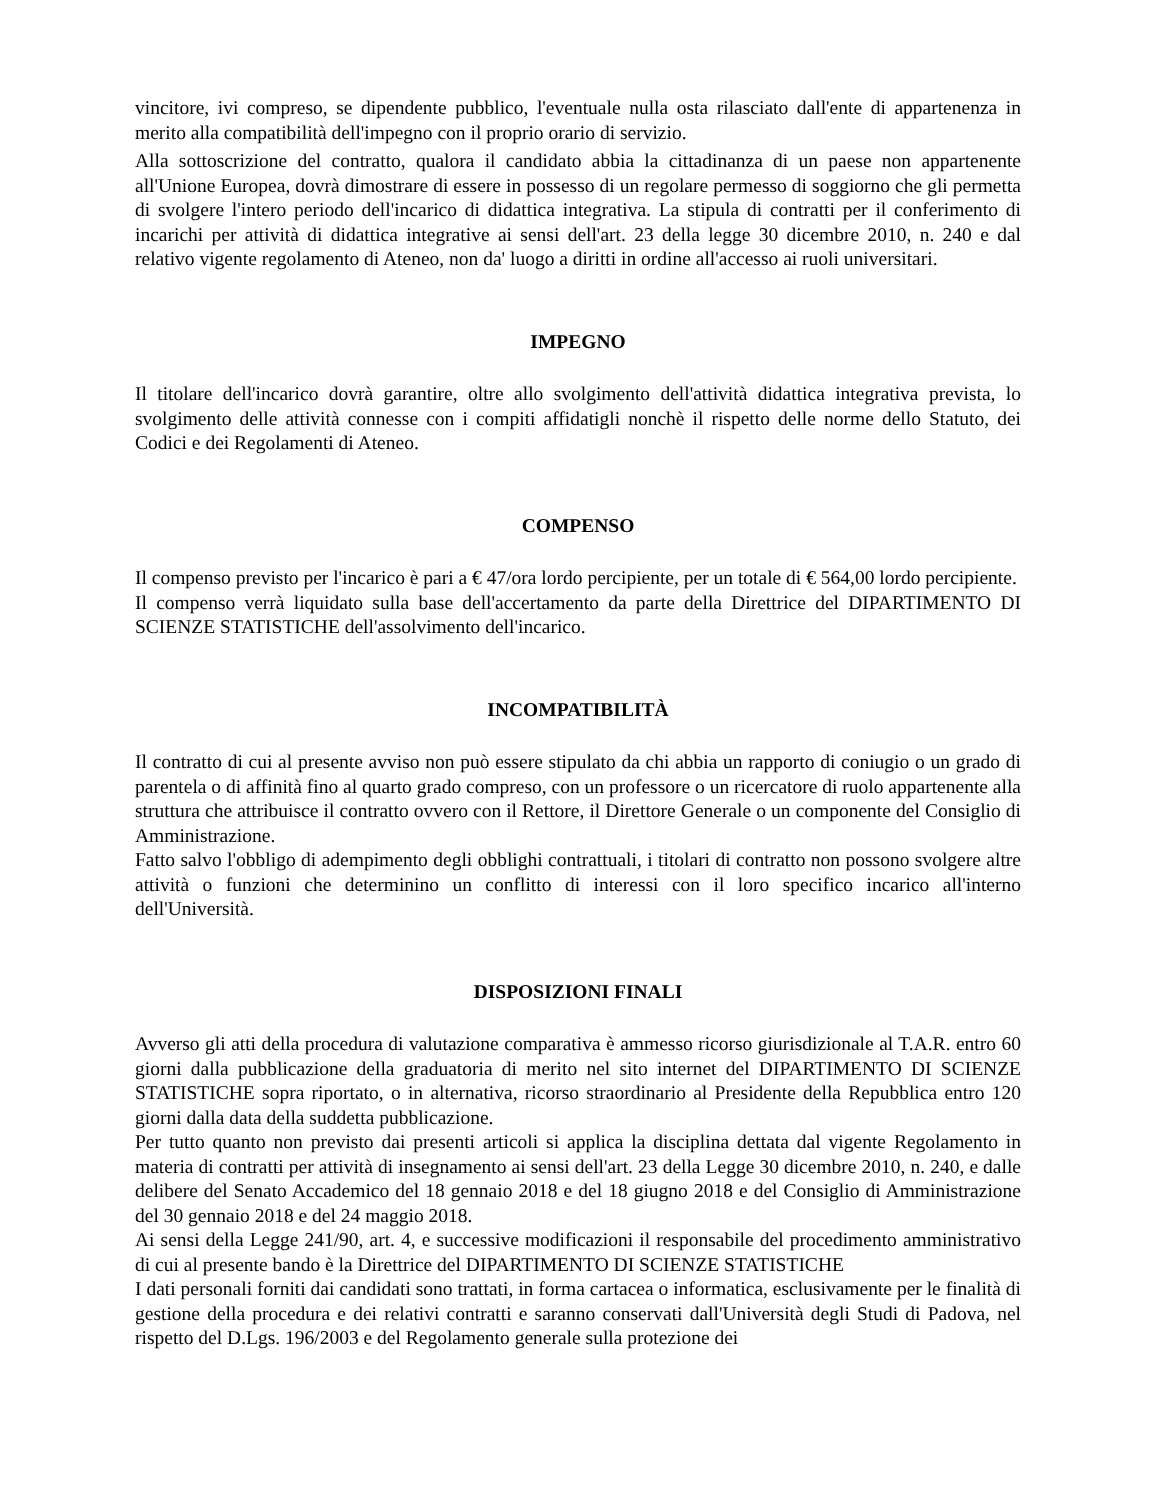vincitore, ivi compreso, se dipendente pubblico, l'eventuale nulla osta rilasciato dall'ente di appartenenza in merito alla compatibilità dell'impegno con il proprio orario di servizio.
Alla sottoscrizione del contratto, qualora il candidato abbia la cittadinanza di un paese non appartenente all'Unione Europea, dovrà dimostrare di essere in possesso di un regolare permesso di soggiorno che gli permetta di svolgere l'intero periodo dell'incarico di didattica integrativa. La stipula di contratti per il conferimento di incarichi per attività di didattica integrative ai sensi dell'art. 23 della legge 30 dicembre 2010, n. 240 e dal relativo vigente regolamento di Ateneo, non da' luogo a diritti in ordine all'accesso ai ruoli universitari.
IMPEGNO
Il titolare dell'incarico dovrà garantire, oltre allo svolgimento dell'attività didattica integrativa prevista, lo svolgimento delle attività connesse con i compiti affidatigli nonchè il rispetto delle norme dello Statuto, dei Codici e dei Regolamenti di Ateneo.
COMPENSO
Il compenso previsto per l'incarico è pari a € 47/ora lordo percipiente, per un totale di € 564,00 lordo percipiente.
Il compenso verrà liquidato sulla base dell'accertamento da parte della Direttrice del DIPARTIMENTO DI SCIENZE STATISTICHE dell'assolvimento dell'incarico.
INCOMPATIBILITÀ
Il contratto di cui al presente avviso non può essere stipulato da chi abbia un rapporto di coniugio o un grado di parentela o di affinità fino al quarto grado compreso, con un professore o un ricercatore di ruolo appartenente alla struttura che attribuisce il contratto ovvero con il Rettore, il Direttore Generale o un componente del Consiglio di Amministrazione.
Fatto salvo l'obbligo di adempimento degli obblighi contrattuali, i titolari di contratto non possono svolgere altre attività o funzioni che determinino un conflitto di interessi con il loro specifico incarico all'interno dell'Università.
DISPOSIZIONI FINALI
Avverso gli atti della procedura di valutazione comparativa è ammesso ricorso giurisdizionale al T.A.R. entro 60 giorni dalla pubblicazione della graduatoria di merito nel sito internet del DIPARTIMENTO DI SCIENZE STATISTICHE sopra riportato, o in alternativa, ricorso straordinario al Presidente della Repubblica entro 120 giorni dalla data della suddetta pubblicazione.
Per tutto quanto non previsto dai presenti articoli si applica la disciplina dettata dal vigente Regolamento in materia di contratti per attività di insegnamento ai sensi dell'art. 23 della Legge 30 dicembre 2010, n. 240, e dalle delibere del Senato Accademico del 18 gennaio 2018 e del 18 giugno 2018 e del Consiglio di Amministrazione del 30 gennaio 2018 e del 24 maggio 2018.
Ai sensi della Legge 241/90, art. 4, e successive modificazioni il responsabile del procedimento amministrativo di cui al presente bando è la Direttrice del DIPARTIMENTO DI SCIENZE STATISTICHE
I dati personali forniti dai candidati sono trattati, in forma cartacea o informatica, esclusivamente per le finalità di gestione della procedura e dei relativi contratti e saranno conservati dall'Università degli Studi di Padova, nel rispetto del D.Lgs. 196/2003 e del Regolamento generale sulla protezione dei